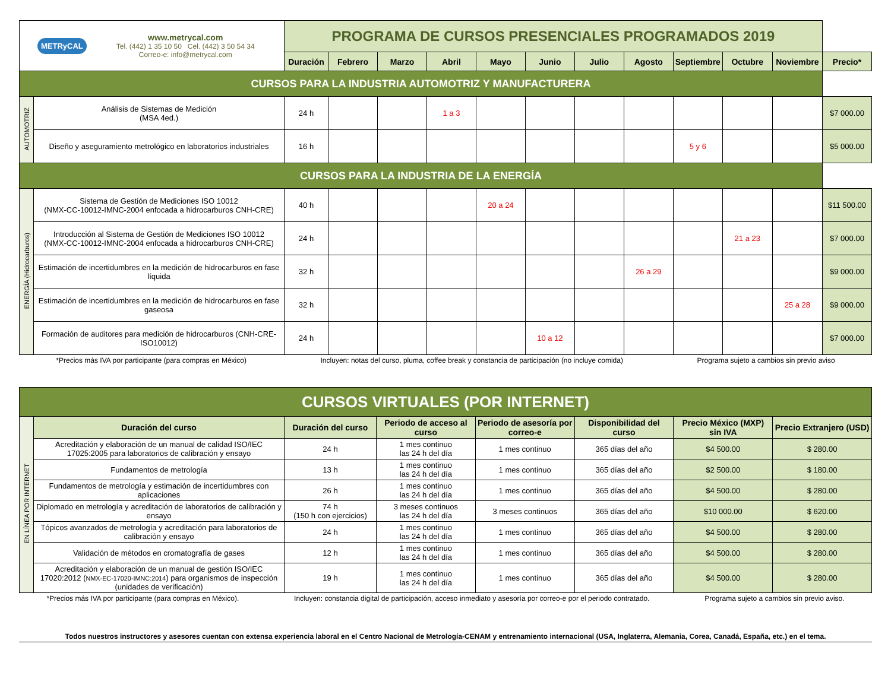| METRyCAL www.metrycal.com Tel. (442) 1 35 10 50 Cel. (442) 3 50 54 34 Correo-e: info@metrycal.com | | PROGRAMA DE CURSOS PRESENCIALES PROGRAMADOS 2019 | | | | | | | | | | | |
| | | Duración | Febrero | Marzo | Abril | Mayo | Junio | Julio | Agosto | Septiembre | Octubre | Noviembre | Precio* |
| CURSOS PARA LA INDUSTRIA AUTOMOTRIZ Y MANUFACTURERA | | | | | | | | | | | | | |
| AUTOMOTRIZ | Análisis de Sistemas de Medición (MSA 4ed.) | 24 h | | | 1 a 3 | | | | | | | | $7 000.00 |
| | Diseño y aseguramiento metrológico en laboratorios industriales | 16 h | | | | | | | | 5 y 6 | | | $5 000.00 |
| CURSOS PARA LA INDUSTRIA DE LA ENERGÍA | | | | | | | | | | | | | |
| ENERGÍA (Hidrocarburos) | Sistema de Gestión de Mediciones ISO 10012 (NMX-CC-10012-IMNC-2004 enfocada a hidrocarburos CNH-CRE) | 40 h | | | | 20 a 24 | | | | | | | $11 500.00 |
| | Introducción al Sistema de Gestión de Mediciones ISO 10012 (NMX-CC-10012-IMNC-2004 enfocada a hidrocarburos CNH-CRE) | 24 h | | | | | | | | | 21 a 23 | | $7 000.00 |
| | Estimación de incertidumbres en la medición de hidrocarburos en fase líquida | 32 h | | | | | | | 26 a 29 | | | | $9 000.00 |
| | Estimación de incertidumbres en la medición de hidrocarburos en fase gaseosa | 32 h | | | | | | | | | | 25 a 28 | $9 000.00 |
| | Formación de auditores para medición de hidrocarburos (CNH-CRE-ISO10012) | 24 h | | | | | 10 a 12 | | | | | | $7 000.00 |
*Precios más IVA por participante (para compras en México) Incluyen: notas del curso, pluma, coffee break y constancia de participación (no incluye comida) Programa sujeto a cambios sin previo aviso
| CURSOS VIRTUALES (POR INTERNET) | | | | | | | |
| EN LÍNEA POR INTERNET | Duración del curso | Duración del curso | Periodo de acceso al curso | Periodo de asesoría por correo-e | Disponibilidad del curso | Precio México (MXP) sin IVA | Precio Extranjero (USD) |
| | Acreditación y elaboración de un manual de calidad ISO/IEC 17025:2005 para laboratorios de calibración y ensayo | 24 h | 1 mes continuo las 24 h del día | 1 mes continuo | 365 días del año | $4 500.00 | $ 280.00 |
| | Fundamentos de metrología | 13 h | 1 mes continuo las 24 h del día | 1 mes continuo | 365 días del año | $2 500.00 | $ 180.00 |
| | Fundamentos de metrología y estimación de incertidumbres con aplicaciones | 26 h | 1 mes continuo las 24 h del día | 1 mes continuo | 365 días del año | $4 500.00 | $ 280.00 |
| | Diplomado en metrología y acreditación de laboratorios de calibración y ensayo | 74 h (150 h con ejercicios) | 3 meses continuos las 24 h del día | 3 meses continuos | 365 días del año | $10 000.00 | $ 620.00 |
| | Tópicos avanzados de metrología y acreditación para laboratorios de calibración y ensayo | 24 h | 1 mes continuo las 24 h del día | 1 mes continuo | 365 días del año | $4 500.00 | $ 280.00 |
| | Validación de métodos en cromatografía de gases | 12 h | 1 mes continuo las 24 h del día | 1 mes continuo | 365 días del año | $4 500.00 | $ 280.00 |
| | Acreditación y elaboración de un manual de gestión ISO/IEC 17020:2012 ( NMX-EC-17020-IMNC:2014 ) para organismos de inspección (unidades de verificación) | 19 h | 1 mes continuo las 24 h del día | 1 mes continuo | 365 días del año | $4 500.00 | $ 280.00 |
*Precios más IVA por participante (para compras en México). Incluyen: constancia digital de participación, acceso inmediato y asesoría por correo-e por el periodo contratado. Programa sujeto a cambios sin previo aviso.
Todos nuestros instructores y asesores cuentan con extensa experiencia laboral en el Centro Nacional de Metrología-CENAM y entrenamiento internacional (USA, Inglaterra, Alemania, Corea, Canadá, España, etc.) en el tema.